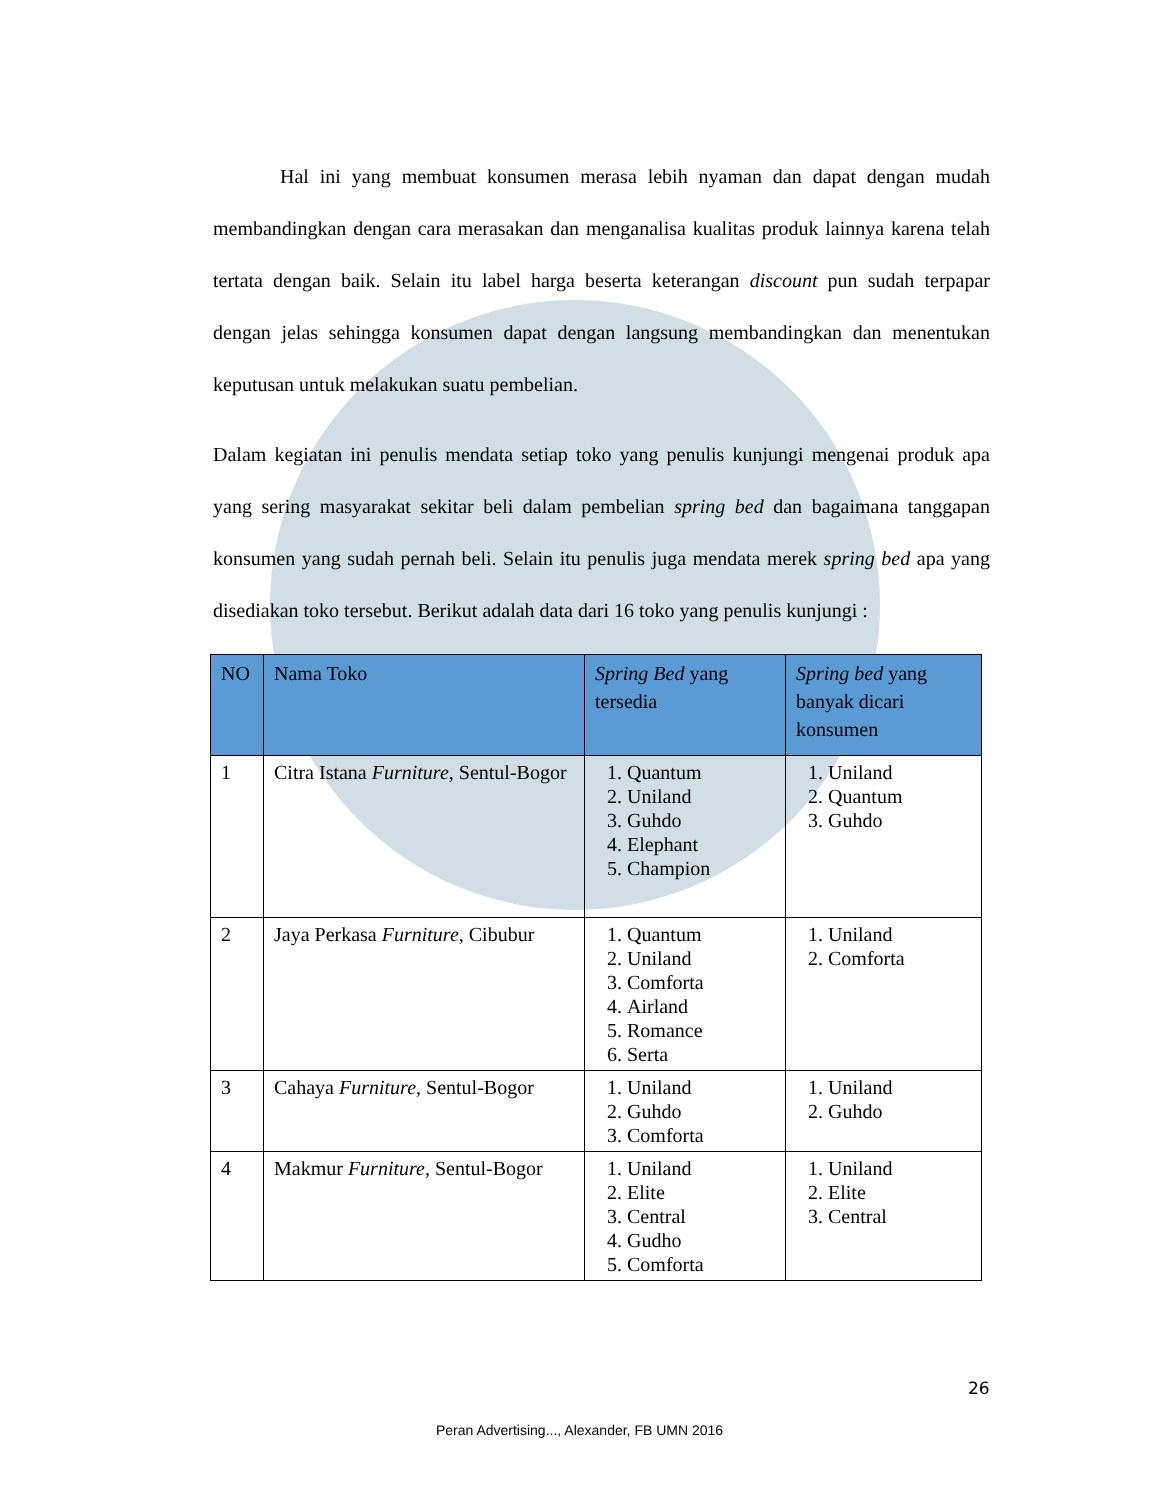Hal ini yang membuat konsumen merasa lebih nyaman dan dapat dengan mudah membandingkan dengan cara merasakan dan menganalisa kualitas produk lainnya karena telah tertata dengan baik. Selain itu label harga beserta keterangan discount pun sudah terpapar dengan jelas sehingga konsumen dapat dengan langsung membandingkan dan menentukan keputusan untuk melakukan suatu pembelian.
Dalam kegiatan ini penulis mendata setiap toko yang penulis kunjungi mengenai produk apa yang sering masyarakat sekitar beli dalam pembelian spring bed dan bagaimana tanggapan konsumen yang sudah pernah beli. Selain itu penulis juga mendata merek spring bed apa yang disediakan toko tersebut. Berikut adalah data dari 16 toko yang penulis kunjungi :
| NO | Nama Toko | Spring Bed yang tersedia | Spring bed yang banyak dicari konsumen |
| --- | --- | --- | --- |
| 1 | Citra Istana Furniture , Sentul-Bogor | 1. Quantum 2. Uniland 3. Guhdo 4. Elephant 5. Champion | 1. Uniland 2. Quantum 3. Guhdo |
| 2 | Jaya Perkasa Furniture , Cibubur | 1. Quantum 2. Uniland 3. Comforta 4. Airland 5. Romance 6. Serta | 1. Uniland 2. Comforta |
| 3 | Cahaya Furniture , Sentul-Bogor | 1. Uniland 2. Guhdo 3. Comforta | 1. Uniland 2. Guhdo |
| 4 | Makmur Furniture , Sentul-Bogor | 1. Uniland 2. Elite 3. Central 4. Gudho 5. Comforta | 1. Uniland 2. Elite 3. Central |
26
Peran Advertising..., Alexander, FB UMN 2016